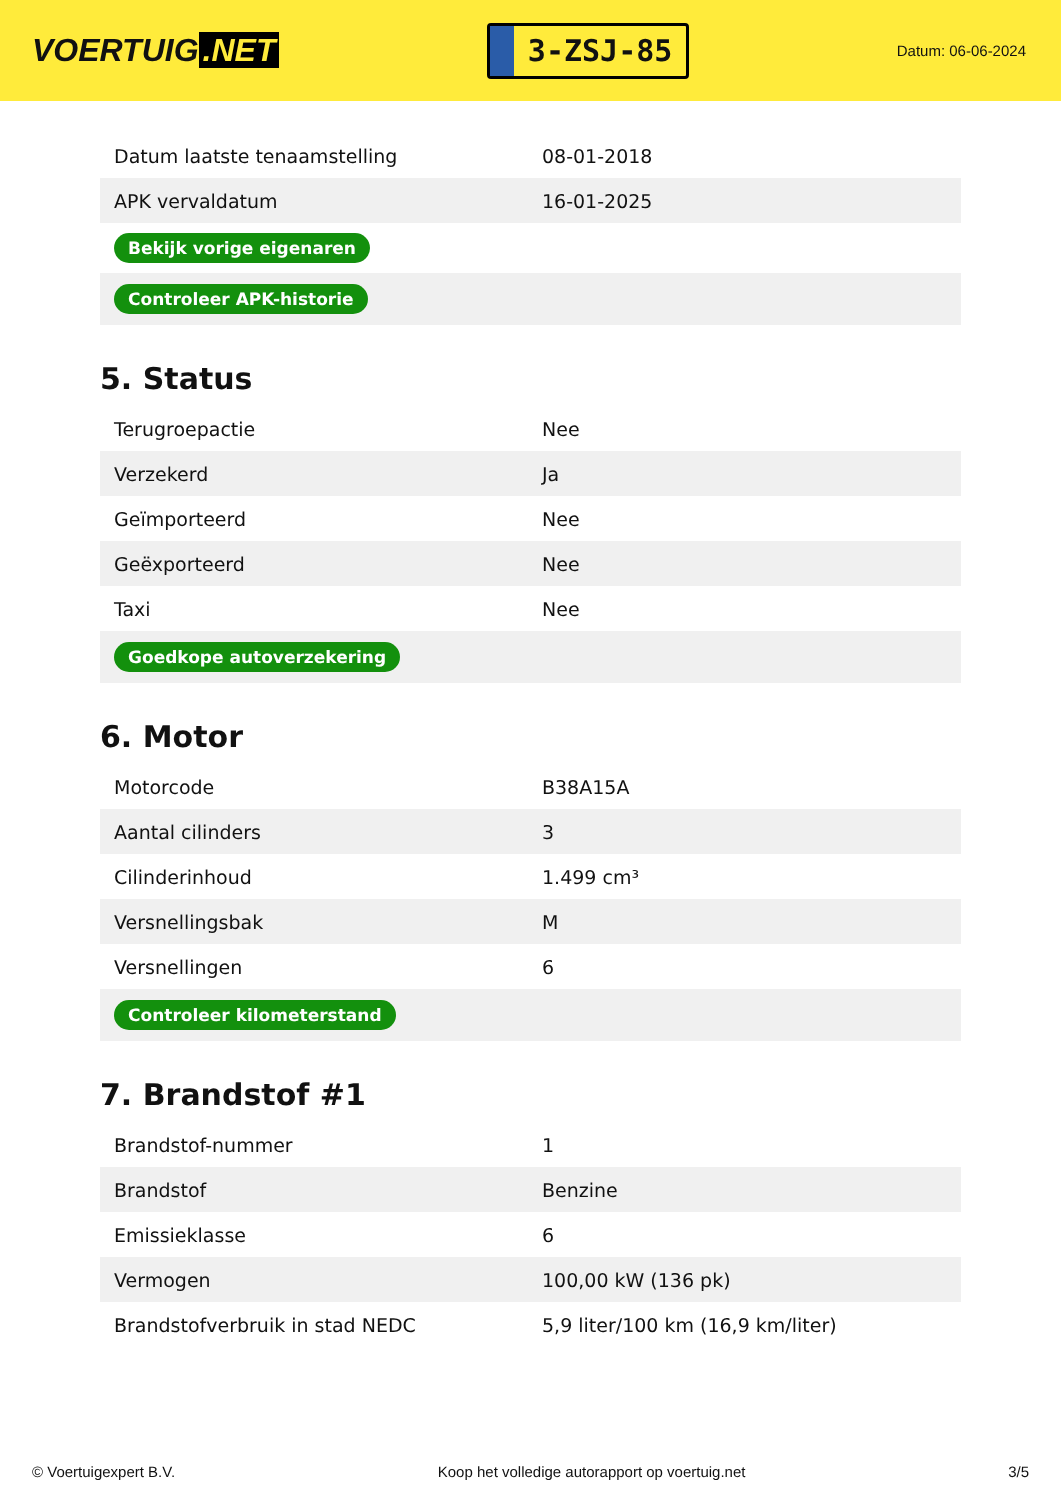VOERTUIG.NET
3-ZSJ-85
Datum: 06-06-2024
| Datum laatste tenaamstelling | 08-01-2018 |
| APK vervaldatum | 16-01-2025 |
| Bekijk vorige eigenaren | |
| Controleer APK-historie | |
5. Status
| Terugroepactie | Nee |
| Verzekerd | Ja |
| Geïmporteerd | Nee |
| Geëxporteerd | Nee |
| Taxi | Nee |
| Goedkope autoverzekering | |
6. Motor
| Motorcode | B38A15A |
| Aantal cilinders | 3 |
| Cilinderinhoud | 1.499 cm³ |
| Versnellingsbak | M |
| Versnellingen | 6 |
| Controleer kilometerstand | |
7. Brandstof #1
| Brandstof-nummer | 1 |
| Brandstof | Benzine |
| Emissieklasse | 6 |
| Vermogen | 100,00 kW (136 pk) |
| Brandstofverbruik in stad NEDC | 5,9 liter/100 km (16,9 km/liter) |
© Voertuigexpert B.V. Koop het volledige autorapport op voertuig.net 3/5